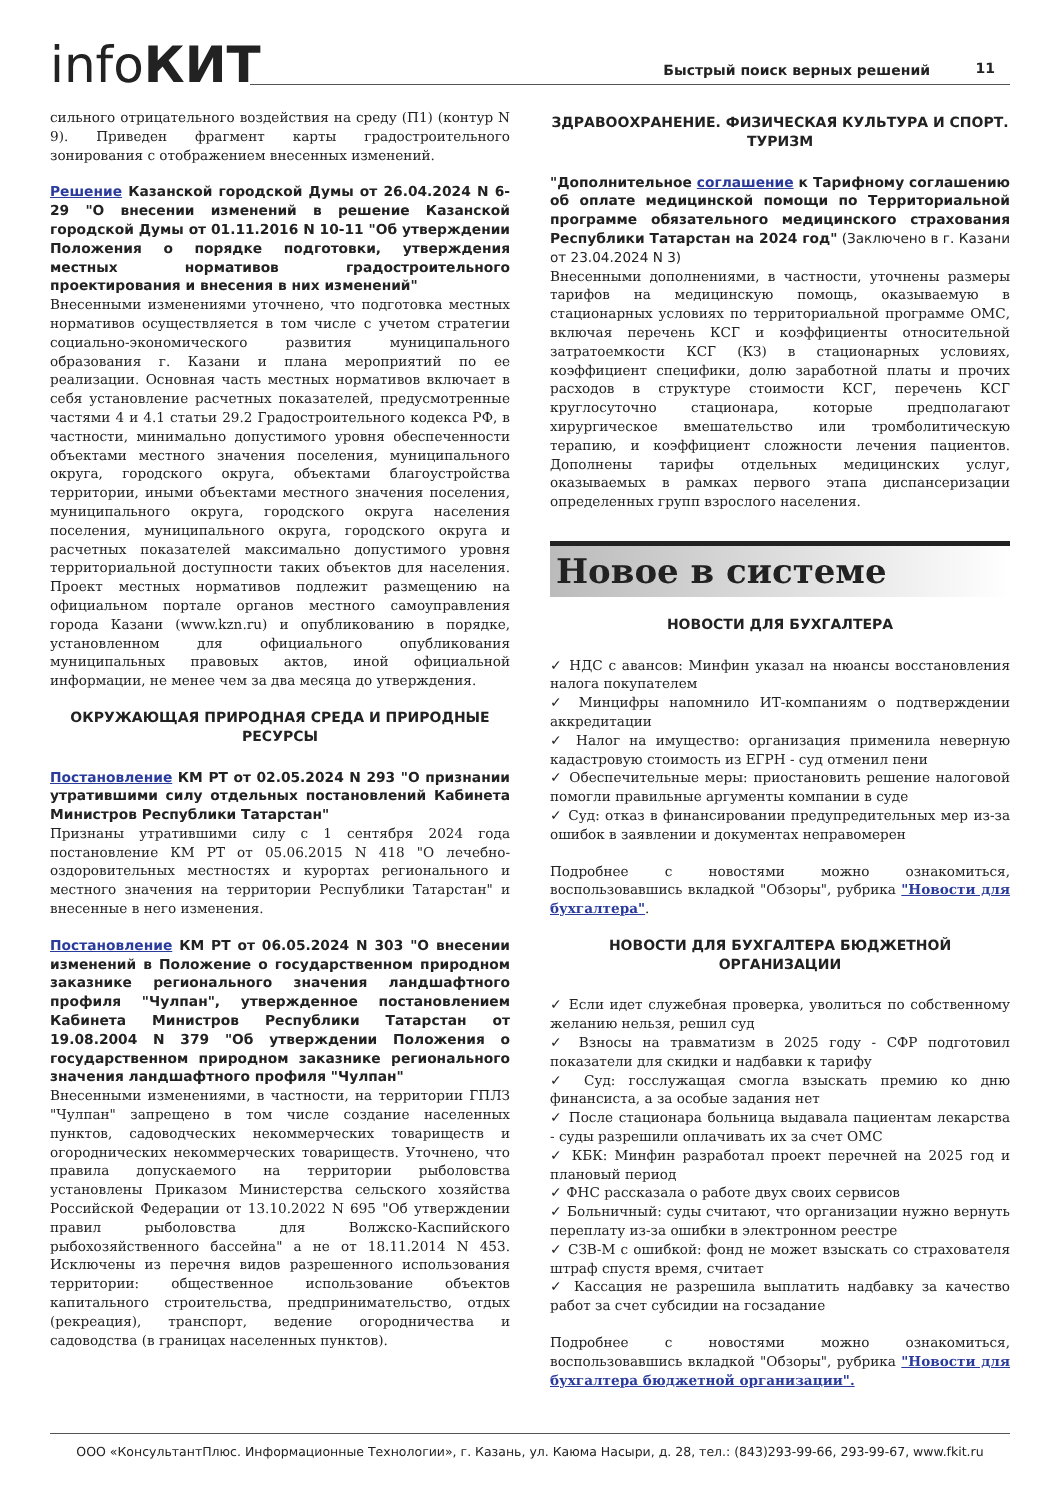infoКИТ
Быстрый поиск верных решений 11
сильного отрицательного воздействия на среду (П1) (контур N 9). Приведен фрагмент карты градостроительного зонирования с отображением внесенных изменений.
Решение Казанской городской Думы от 26.04.2024 N 6-29 "О внесении изменений в решение Казанской городской Думы от 01.11.2016 N 10-11 "Об утверждении Положения о порядке подготовки, утверждения местных нормативов градостроительного проектирования и внесения в них изменений"
Внесенными изменениями уточнено, что подготовка местных нормативов осуществляется в том числе с учетом стратегии социально-экономического развития муниципального образования г. Казани и плана мероприятий по ее реализации. Основная часть местных нормативов включает в себя установление расчетных показателей, предусмотренные частями 4 и 4.1 статьи 29.2 Градостроительного кодекса РФ, в частности, минимально допустимого уровня обеспеченности объектами местного значения поселения, муниципального округа, городского округа, объектами благоустройства территории, иными объектами местного значения поселения, муниципального округа, городского округа населения поселения, муниципального округа, городского округа и расчетных показателей максимально допустимого уровня территориальной доступности таких объектов для населения. Проект местных нормативов подлежит размещению на официальном портале органов местного самоуправления города Казани (www.kzn.ru) и опубликованию в порядке, установленном для официального опубликования муниципальных правовых актов, иной официальной информации, не менее чем за два месяца до утверждения.
ОКРУЖАЮЩАЯ ПРИРОДНАЯ СРЕДА И ПРИРОДНЫЕ РЕСУРСЫ
Постановление КМ РТ от 02.05.2024 N 293 "О признании утратившими силу отдельных постановлений Кабинета Министров Республики Татарстан"
Признаны утратившими силу с 1 сентября 2024 года постановление КМ РТ от 05.06.2015 N 418 "О лечебно-оздоровительных местностях и курортах регионального и местного значения на территории Республики Татарстан" и внесенные в него изменения.
Постановление КМ РТ от 06.05.2024 N 303 "О внесении изменений в Положение о государственном природном заказнике регионального значения ландшафтного профиля "Чулпан", утвержденное постановлением Кабинета Министров Республики Татарстан от 19.08.2004 N 379 "Об утверждении Положения о государственном природном заказнике регионального значения ландшафтного профиля "Чулпан"
Внесенными изменениями, в частности, на территории ГПЛЗ "Чулпан" запрещено в том числе создание населенных пунктов, садоводческих некоммерческих товариществ и огороднических некоммерческих товариществ. Уточнено, что правила допускаемого на территории рыболовства установлены Приказом Министерства сельского хозяйства Российской Федерации от 13.10.2022 N 695 "Об утверждении правил рыболовства для Волжско-Каспийского рыбохозяйственного бассейна" а не от 18.11.2014 N 453. Исключены из перечня видов разрешенного использования территории: общественное использование объектов капитального строительства, предпринимательство, отдых (рекреация), транспорт, ведение огородничества и садоводства (в границах населенных пунктов).
ЗДРАВООХРАНЕНИЕ. ФИЗИЧЕСКАЯ КУЛЬТУРА И СПОРТ. ТУРИЗМ
"Дополнительное соглашение к Тарифному соглашению об оплате медицинской помощи по Территориальной программе обязательного медицинского страхования Республики Татарстан на 2024 год" (Заключено в г. Казани от 23.04.2024 N 3)
Внесенными дополнениями, в частности, уточнены размеры тарифов на медицинскую помощь, оказываемую в стационарных условиях по территориальной программе ОМС, включая перечень КСГ и коэффициенты относительной затратоемкости КСГ (КЗ) в стационарных условиях, коэффициент специфики, долю заработной платы и прочих расходов в структуре стоимости КСГ, перечень КСГ круглосуточно стационара, которые предполагают хирургическое вмешательство или тромболитическую терапию, и коэффициент сложности лечения пациентов. Дополнены тарифы отдельных медицинских услуг, оказываемых в рамках первого этапа диспансеризации определенных групп взрослого населения.
Новое в системе
НОВОСТИ ДЛЯ БУХГАЛТЕРА
✓ НДС с авансов: Минфин указал на нюансы восстановления налога покупателем
✓ Минцифры напомнило ИТ-компаниям о подтверждении аккредитации
✓ Налог на имущество: организация применила неверную кадастровую стоимость из ЕГРН - суд отменил пени
✓ Обеспечительные меры: приостановить решение налоговой помогли правильные аргументы компании в суде
✓ Суд: отказ в финансировании предупредительных мер из-за ошибок в заявлении и документах неправомерен
Подробнее с новостями можно ознакомиться, воспользовавшись вкладкой "Обзоры", рубрика "Новости для бухгалтера".
НОВОСТИ ДЛЯ БУХГАЛТЕРА БЮДЖЕТНОЙ ОРГАНИЗАЦИИ
✓ Если идет служебная проверка, уволиться по собственному желанию нельзя, решил суд
✓ Взносы на травматизм в 2025 году - СФР подготовил показатели для скидки и надбавки к тарифу
✓ Суд: госслужащая смогла взыскать премию ко дню финансиста, а за особые задания нет
✓ После стационара больница выдавала пациентам лекарства - суды разрешили оплачивать их за счет ОМС
✓ КБК: Минфин разработал проект перечней на 2025 год и плановый период
✓ ФНС рассказала о работе двух своих сервисов
✓ Больничный: суды считают, что организации нужно вернуть переплату из-за ошибки в электронном реестре
✓ СЗВ-М с ошибкой: фонд не может взыскать со страхователя штраф спустя время, считает
✓ Кассация не разрешила выплатить надбавку за качество работ за счет субсидии на госзадание
Подробнее с новостями можно ознакомиться, воспользовавшись вкладкой "Обзоры", рубрика "Новости для бухгалтера бюджетной организации".
ООО «КонсультантПлюс. Информационные Технологии», г. Казань, ул. Каюма Насыри, д. 28, тел.: (843)293-99-66, 293-99-67, www.fkit.ru